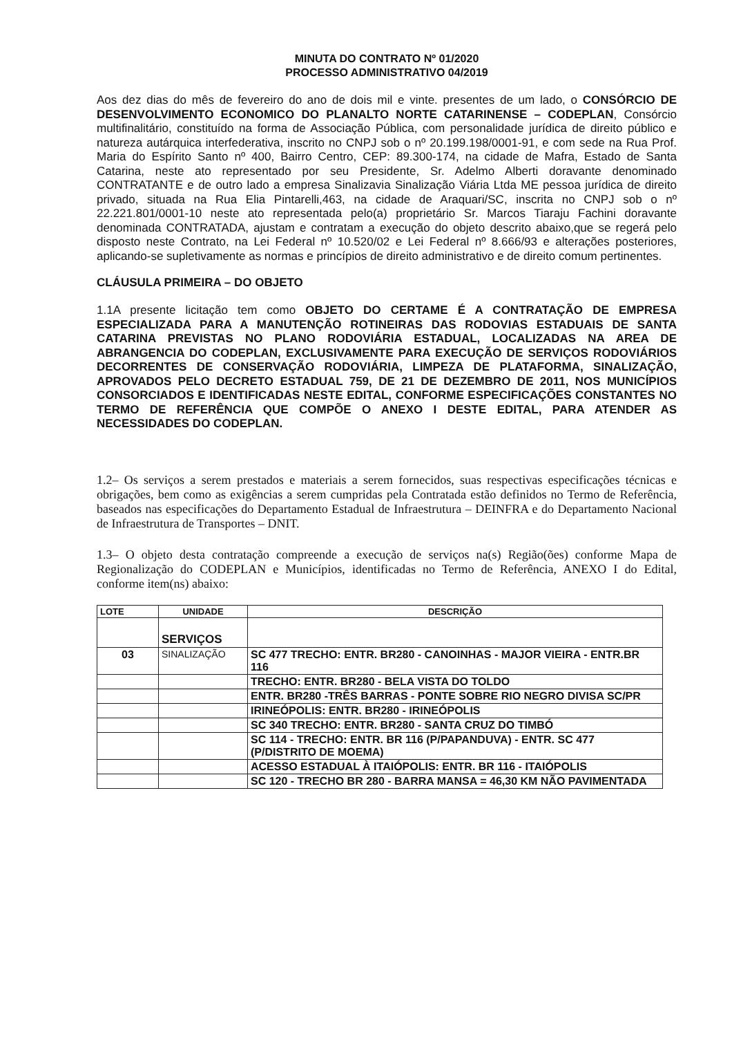MINUTA DO CONTRATO Nº 01/2020
PROCESSO ADMINISTRATIVO 04/2019
Aos dez dias do mês de fevereiro do ano de dois mil e vinte. presentes de um lado, o CONSÓRCIO DE DESENVOLVIMENTO ECONOMICO DO PLANALTO NORTE CATARINENSE – CODEPLAN, Consórcio multifinalitário, constituído na forma de Associação Pública, com personalidade jurídica de direito público e natureza autárquica interfederativa, inscrito no CNPJ sob o nº 20.199.198/0001-91, e com sede na Rua Prof. Maria do Espírito Santo nº 400, Bairro Centro, CEP: 89.300-174, na cidade de Mafra, Estado de Santa Catarina, neste ato representado por seu Presidente, Sr. Adelmo Alberti doravante denominado CONTRATANTE e de outro lado a empresa Sinalizavia Sinalização Viária Ltda ME pessoa jurídica de direito privado, situada na Rua Elia Pintarelli,463, na cidade de Araquari/SC, inscrita no CNPJ sob o nº 22.221.801/0001-10 neste ato representada pelo(a) proprietário Sr. Marcos Tiaraju Fachini doravante denominada CONTRATADA, ajustam e contratam a execução do objeto descrito abaixo,que se regerá pelo disposto neste Contrato, na Lei Federal nº 10.520/02 e Lei Federal nº 8.666/93 e alterações posteriores, aplicando-se supletivamente as normas e princípios de direito administrativo e de direito comum pertinentes.
CLÁUSULA PRIMEIRA – DO OBJETO
1.1A presente licitação tem como OBJETO DO CERTAME É A CONTRATAÇÃO DE EMPRESA ESPECIALIZADA PARA A MANUTENÇÃO ROTINEIRAS DAS RODOVIAS ESTADUAIS DE SANTA CATARINA PREVISTAS NO PLANO RODOVIÁRIA ESTADUAL, LOCALIZADAS NA AREA DE ABRANGENCIA DO CODEPLAN, EXCLUSIVAMENTE PARA EXECUÇÃO DE SERVIÇOS RODOVIÁRIOS DECORRENTES DE CONSERVAÇÃO RODOVIÁRIA, LIMPEZA DE PLATAFORMA, SINALIZAÇÃO, APROVADOS PELO DECRETO ESTADUAL 759, DE 21 DE DEZEMBRO DE 2011, NOS MUNICÍPIOS CONSORCIADOS E IDENTIFICADAS NESTE EDITAL, CONFORME ESPECIFICAÇÕES CONSTANTES NO TERMO DE REFERÊNCIA QUE COMPÕE O ANEXO I DESTE EDITAL, PARA ATENDER AS NECESSIDADES DO CODEPLAN.
1.2– Os serviços a serem prestados e materiais a serem fornecidos, suas respectivas especificações técnicas e obrigações, bem como as exigências a serem cumpridas pela Contratada estão definidos no Termo de Referência, baseados nas especificações do Departamento Estadual de Infraestrutura – DEINFRA e do Departamento Nacional de Infraestrutura de Transportes – DNIT.
1.3– O objeto desta contratação compreende a execução de serviços na(s) Região(ões) conforme Mapa de Regionalização do CODEPLAN e Municípios, identificadas no Termo de Referência, ANEXO I do Edital, conforme item(ns) abaixo:
| LOTE | UNIDADE | DESCRIÇÃO |
| --- | --- | --- |
| | SERVIÇOS | |
| 03 | SINALIZAÇÃO | SC 477 TRECHO: ENTR. BR280 - CANOINHAS - MAJOR VIEIRA - ENTR.BR 116 |
| | | TRECHO: ENTR. BR280 - BELA VISTA DO TOLDO |
| | | ENTR. BR280 -TRÊS BARRAS - PONTE SOBRE RIO NEGRO DIVISA SC/PR |
| | | IRINEÓPOLIS: ENTR. BR280 - IRINEÓPOLIS |
| | | SC 340 TRECHO: ENTR. BR280 - SANTA CRUZ DO TIMBÓ |
| | | SC 114 - TRECHO: ENTR. BR 116 (P/PAPANDUVA) - ENTR. SC 477 (P/DISTRITO DE MOEMA) |
| | | ACESSO ESTADUAL À ITAIÓPOLIS: ENTR. BR 116 - ITAIÓPOLIS |
| | | SC 120 - TRECHO BR 280 - BARRA MANSA = 46,30 KM NÃO PAVIMENTADA |